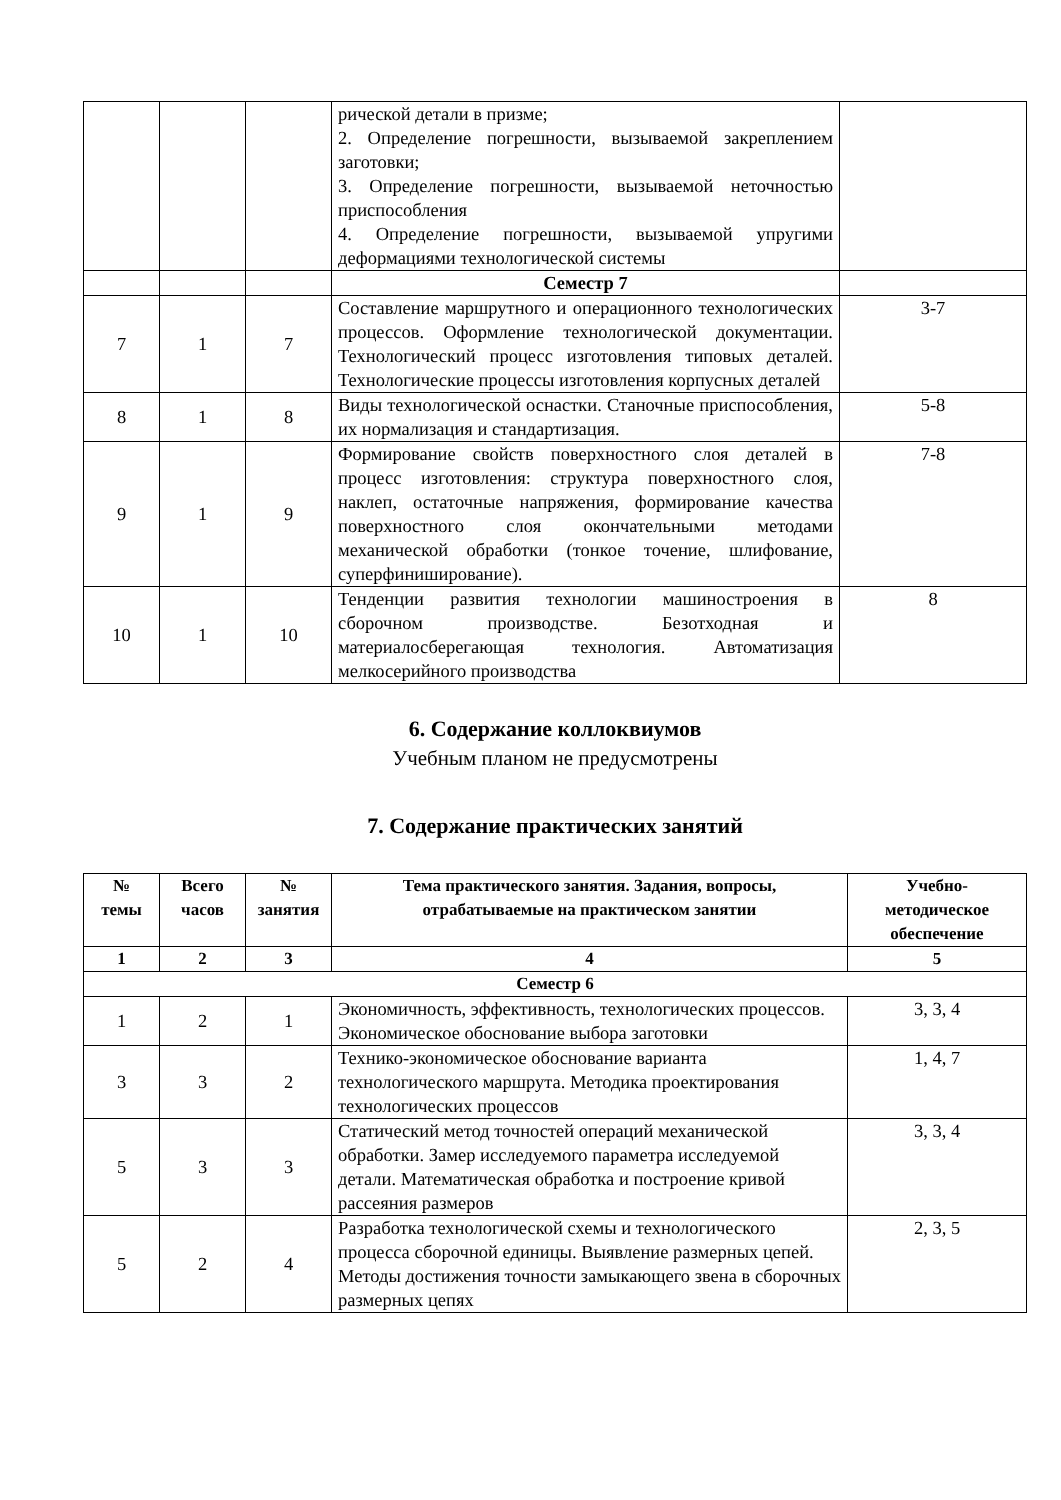| | | | рической детали в призме; 2. Определение погрешности, вызываемой закреплением заготовки; 3. Определение погрешности, вызываемой неточностью приспособления 4. Определение погрешности, вызываемой упругими деформациями технологической системы | |
| | | | Семестр 7 | |
| 7 | 1 | 7 | Составление маршрутного и операционного технологических процессов. Оформление технологической документации. Технологический процесс изготовления типовых деталей. Технологические процессы изготовления корпусных деталей | 3-7 |
| 8 | 1 | 8 | Виды технологической оснастки. Станочные приспособления, их нормализация и стандартизация. | 5-8 |
| 9 | 1 | 9 | Формирование свойств поверхностного слоя деталей в процесс изготовления: структура поверхностного слоя, наклеп, остаточные напряжения, формирование качества поверхностного слоя окончательными методами механической обработки (тонкое точение, шлифование, суперфиниширование). | 7-8 |
| 10 | 1 | 10 | Тенденции развития технологии машиностроения в сборочном производстве. Безотходная и материалосберегающая технология. Автоматизация мелкосерийного производства | 8 |
6. Содержание коллоквиумов
Учебным планом не предусмотрены
7. Содержание практических занятий
| № темы | Всего часов | № занятия | Тема практического занятия. Задания, вопросы, отрабатываемые на практическом занятии | Учебно- методическое обеспечение |
| --- | --- | --- | --- | --- |
| 1 | 2 | 3 | 4 | 5 |
| Семестр 6 | | | | |
| 1 | 2 | 1 | Экономичность, эффективность, технологических процессов. Экономическое обоснование выбора заготовки | 3, 3, 4 |
| 3 | 3 | 2 | Технико-экономическое обоснование варианта технологического маршрута. Методика проектирования технологических процессов | 1, 4, 7 |
| 5 | 3 | 3 | Статический метод точностей операций механической обработки. Замер исследуемого параметра исследуемой детали. Математическая обработка и построение кривой рассеяния размеров | 3, 3, 4 |
| 5 | 2 | 4 | Разработка технологической схемы и технологического процесса сборочной единицы. Выявление размерных цепей. Методы достижения точности замыкающего звена в сборочных размерных цепях | 2, 3, 5 |